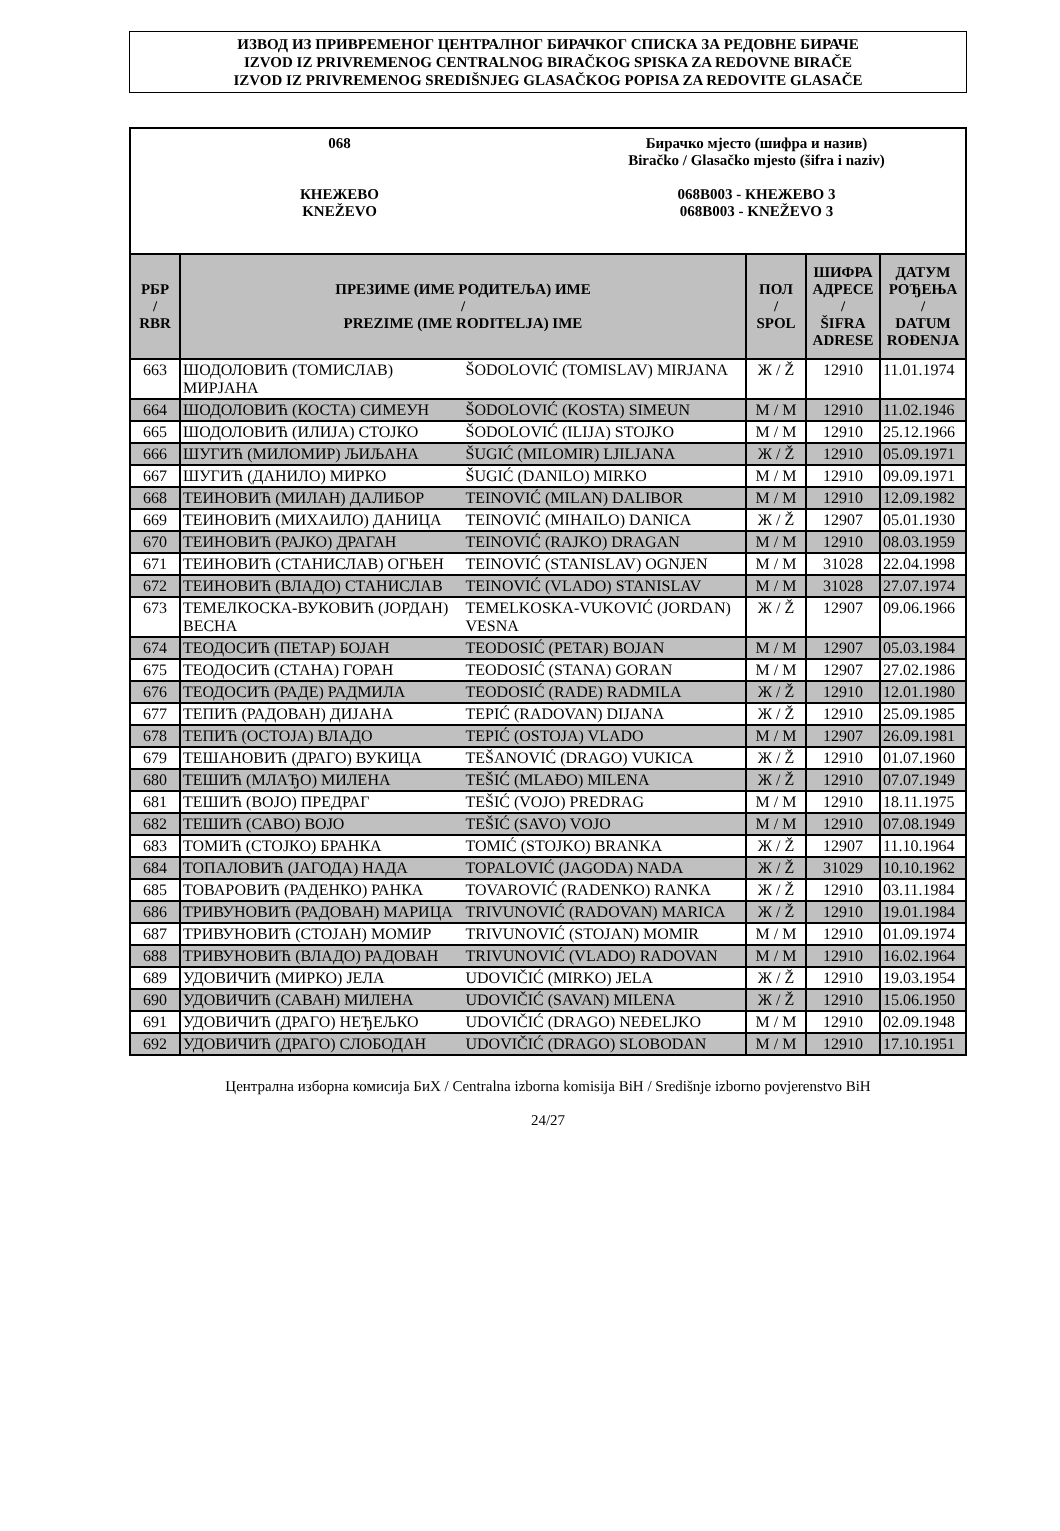ИЗВОД ИЗ ПРИВРЕМЕНОГ ЦЕНТРАЛНОГ БИРАЧКОГ СПИСКА ЗА РЕДОВНЕ БИРАЧЕ
IZVOD IZ PRIVREMENOG CENTRALNOG BIRAČKOG SPISKA ZA REDOVNE BIRAČE
IZVOD IZ PRIVREMENOG SREDIŠNJEG GLASAČKOG POPISA ZA REDOVITE GLASAČE
068
КНЕЖЕВО
KNEŽEVO
Бирачко мјесто (шифра и назив)
Biračko / Glasačko mjesto (šifra i naziv)
068B003 - КНЕЖЕВО 3
068B003 - KNEŽEVO 3
| РБР / RBR | ПРЕЗИМЕ (ИМЕ РОДИТЕЉА) ИМЕ / PREZIME (IME RODITELJA) IME | | ПОЛ / SPOL | ШИФРА АДРЕСЕ / ŠIFRA ADRESE | ДАТУМ РОЂЕЊА / DATUM ROĐENJA |
| --- | --- | --- | --- | --- | --- |
| 663 | ШОДОЛОВИЋ (ТОМИСЛАВ) МИРЈАНА | ŠODOLOVIĆ (TOMISLAV) MIRJANA | Ж / Ž | 12910 | 11.01.1974 |
| 664 | ШОДОЛОВИЋ (КОСТА) СИМЕУН | ŠODOLOVIĆ (KOSTA) SIMEUN | М / M | 12910 | 11.02.1946 |
| 665 | ШОДОЛОВИЋ (ИЛИЈА) СТОЈКО | ŠODOLOVIĆ (ILIJA) STOJKO | М / M | 12910 | 25.12.1966 |
| 666 | ШУГИЋ (МИЛОМИР) ЉИЉАНА | ŠUGIĆ (MILOMIR) LJILJANA | Ж / Ž | 12910 | 05.09.1971 |
| 667 | ШУГИЋ (ДАНИЛО) МИРКО | ŠUGIĆ (DANILO) MIRKO | М / M | 12910 | 09.09.1971 |
| 668 | ТЕИНОВИЋ (МИЛАН) ДАЛИБОР | TEINOVIĆ (MILAN) DALIBOR | М / M | 12910 | 12.09.1982 |
| 669 | ТЕИНОВИЋ (МИХАИЛО) ДАНИЦА | TEINOVIĆ (MIHAILO) DANICA | Ж / Ž | 12907 | 05.01.1930 |
| 670 | ТЕИНОВИЋ (РАЈКО) ДРАГАН | TEINOVIĆ (RAJKO) DRAGAN | М / M | 12910 | 08.03.1959 |
| 671 | ТЕИНОВИЋ (СТАНИСЛАВ) ОГЊЕН | TEINOVIĆ (STANISLAV) OGNJEN | М / M | 31028 | 22.04.1998 |
| 672 | ТЕИНОВИЋ (ВЛАДО) СТАНИСЛАВ | TEINOVIĆ (VLADO) STANISLAV | М / M | 31028 | 27.07.1974 |
| 673 | ТЕМЕЛКОСКА-ВУКОВИЋ (ЈОРДАН) ВЕСНА | TEMELKOSKA-VUKOVIĆ (JORDAN) VESNA | Ж / Ž | 12907 | 09.06.1966 |
| 674 | ТЕОДОСИЋ (ПЕТАР) БОЈАН | TEODOSIĆ (PETAR) BOJAN | М / M | 12907 | 05.03.1984 |
| 675 | ТЕОДОСИЋ (СТАНА) ГОРАН | TEODOSIĆ (STANA) GORAN | М / M | 12907 | 27.02.1986 |
| 676 | ТЕОДОСИЋ (РАДЕ) РАДМИЛА | TEODOSIĆ (RADE) RADMILA | Ж / Ž | 12910 | 12.01.1980 |
| 677 | ТЕПИЋ (РАДОВАН) ДИЈАНА | TEPIĆ (RADOVAN) DIJANA | Ж / Ž | 12910 | 25.09.1985 |
| 678 | ТЕПИЋ (ОСТОЈА) ВЛАДО | TEPIĆ (OSTOJA) VLADO | М / M | 12907 | 26.09.1981 |
| 679 | ТЕШАНОВИЋ (ДРАГО) ВУКИЦА | TEŠANOVIĆ (DRAGO) VUKICA | Ж / Ž | 12910 | 01.07.1960 |
| 680 | ТЕШИЋ (МЛАЂО) МИЛЕНА | TEŠIĆ (MLAĐO) MILENA | Ж / Ž | 12910 | 07.07.1949 |
| 681 | ТЕШИЋ (ВОЈО) ПРЕДРАГ | TEŠIĆ (VOJO) PREDRAG | М / M | 12910 | 18.11.1975 |
| 682 | ТЕШИЋ (САВО) ВОЈО | TEŠIĆ (SAVO) VOJO | М / M | 12910 | 07.08.1949 |
| 683 | ТОМИЋ (СТОЈКО) БРАНКА | TOMIĆ (STOJKO) BRANKA | Ж / Ž | 12907 | 11.10.1964 |
| 684 | ТОПАЛОВИЋ (ЈАГОДА) НАДА | TOPALOVIĆ (JAGODA) NADA | Ж / Ž | 31029 | 10.10.1962 |
| 685 | ТОВАРОВИЋ (РАДЕНКО) РАНКА | TOVAROVIĆ (RADENKO) RANKA | Ж / Ž | 12910 | 03.11.1984 |
| 686 | ТРИВУНОВИЋ (РАДОВАН) МАРИЦА | TRIVUNOVIĆ (RADOVAN) MARICA | Ж / Ž | 12910 | 19.01.1984 |
| 687 | ТРИВУНОВИЋ (СТОЈАН) МОМИР | TRIVUNOVIĆ (STOJAN) MOMIR | М / M | 12910 | 01.09.1974 |
| 688 | ТРИВУНОВИЋ (ВЛАДО) РАДОВАН | TRIVUNOVIĆ (VLADO) RADOVAN | М / M | 12910 | 16.02.1964 |
| 689 | УДОВИЧИЋ (МИРКО) ЈЕЛА | UDOVIČIĆ (MIRKO) JELA | Ж / Ž | 12910 | 19.03.1954 |
| 690 | УДОВИЧИЋ (САВАН) МИЛЕНА | UDOVIČIĆ (SAVAN) MILENA | Ж / Ž | 12910 | 15.06.1950 |
| 691 | УДОВИЧИЋ (ДРАГО) НЕЂЕЉКО | UDOVIČIĆ (DRAGO) NEĐELJKO | М / M | 12910 | 02.09.1948 |
| 692 | УДОВИЧИЋ (ДРАГО) СЛОБОДАН | UDOVIČIĆ (DRAGO) SLOBODAN | М / M | 12910 | 17.10.1951 |
Централна изборна комисија БиХ / Centralna izborna komisija BiH / Središnje izborno povjerenstvo BiH
24/27